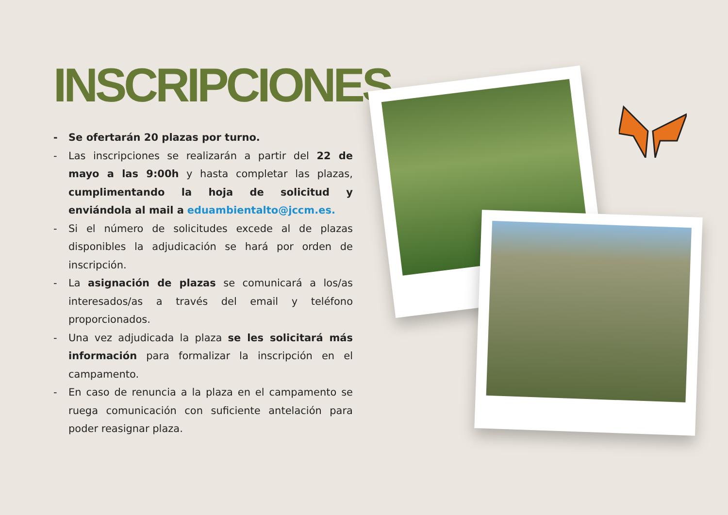INSCRIPCIONES
- Se ofertarán 20 plazas por turno.
- Las inscripciones se realizarán a partir del 22 de mayo a las 9:00h y hasta completar las plazas, cumplimentando la hoja de solicitud y enviándola al mail a eduambientalto@jccm.es.
- Si el número de solicitudes excede al de plazas disponibles la adjudicación se hará por orden de inscripción.
- La asignación de plazas se comunicará a los/as interesados/as a través del email y teléfono proporcionados.
- Una vez adjudicada la plaza se les solicitará más información para formalizar la inscripción en el campamento.
- En caso de renuncia a la plaza en el campamento se ruega comunicación con suficiente antelación para poder reasignar plaza.